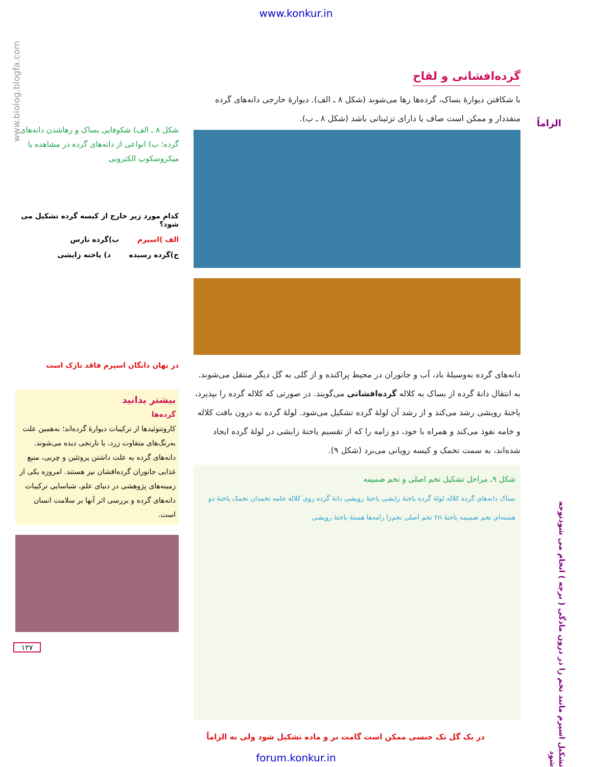www.konkur.in
www.biolog.blogfa.com
الزاماً
گرده‌افشانی و لقاح
با شکافتن دیوارهٔ بساک، گرده‌ها رها می‌شوند (شکل ۸ ـ الف). دیوارهٔ خارجی دانه‌های گرده منفذدار و ممکن است صاف یا دارای تزئیناتی باشد (شکل ۸ ـ ب).
دانه‌های گرده به‌وسیلهٔ باد، آب و جانوران در محیط پراکنده و از گلی به گل دیگر منتقل می‌شوند. به انتقال دانهٔ گرده از بساک به کلاله گرده‌افشانی می‌گویند. در صورتی که کلاله گرده را بپذیرد، یاختهٔ رویشی رشد می‌کند و از رشد آن لولهٔ گرده تشکیل می‌شود. لولهٔ گرده به درون بافت کلاله و خامه نفوذ می‌کند و همراه با خود، دو زامه را که از تقسیم یاختهٔ زایشی در لولهٔ گرده ایجاد شده‌اند، به سمت تخمک و کیسه رویانی می‌برد (شکل ۹).
شکل ۹ـ مراحل تشکیل تخم اصلی و تخم ضمیمه
بساک دانه‌های گرده کلاله لولهٔ گرده یاختهٔ زایشی یاختهٔ رویشی دانهٔ گرده روی کلاله خامه تخمدان تخمک یاختهٔ دو هسته‌ای تخم ضمیمه یاختهٔ ۲n تخم اصلی تخم‌زا زامه‌ها هستهٔ یاختهٔ رویشی
شکل ۸ ـ الف) شکوفایی بساک و رهاشدن دانه‌های گرده؛ ب) انواعی از دانه‌های گرده در مشاهده با میکروسکوپ الکترونی
کدام مورد زیر خارج از کیسه گرده تشکیل می شود؟
الف )اسپرم ب)گرده نارس
ج)گرده رسیده د) یاخته زایشی
در نهان دانگان اسپرم فاقد تاژک است
بیشتر بدانید
گرده‌ها
کاروتنوئیدها از ترکیبات دیوارهٔ گرده‌اند؛ به‌همین علت به‌رنگ‌های متفاوت زرد، یا نارنجی دیده می‌شوند. دانه‌های گرده به علت داشتن پروتئین و چربی، منبع غذایی جانوران گرده‌افشان نیز هستند. امروزه یکی از زمینه‌های پژوهشی در دنیای علم، شناسایی ترکیبات دانه‌های گرده و بررسی اثر آنها بر سلامت انسان است.
۱۲۷
تشکیل اسپرم مانند تخم زا در درون مادگی ( برچه ) انجام می شودتوجه شود
در یک گل تک جنسی ممکن است گامت نر و ماده تشکیل شود ولی نه الزاماً
forum.konkur.in